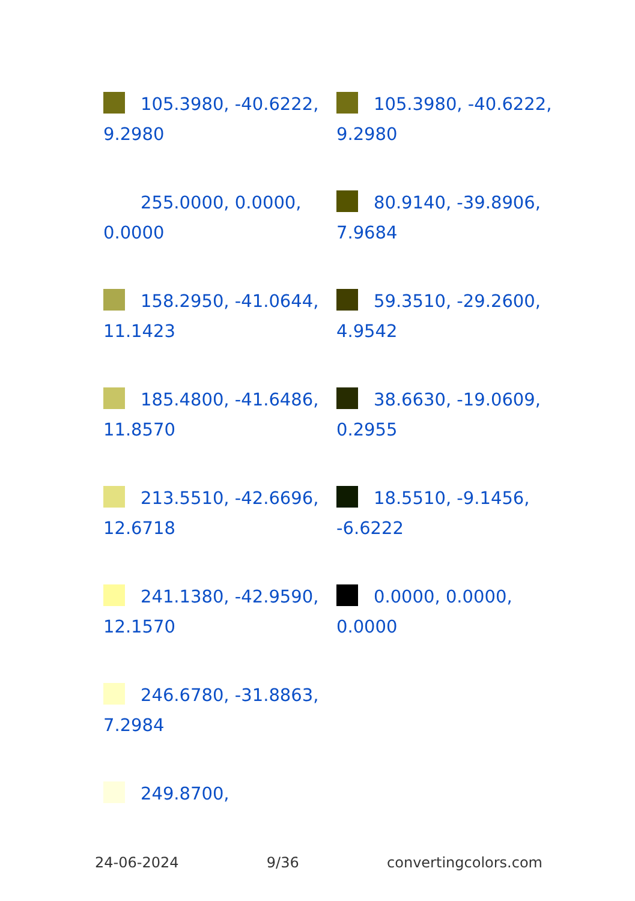105.3980, -40.6222, 9.2980
105.3980, -40.6222, 9.2980
255.0000, 0.0000, 0.0000
80.9140, -39.8906, 7.9684
158.2950, -41.0644, 11.1423
59.3510, -29.2600, 4.9542
185.4800, -41.6486, 11.8570
38.6630, -19.0609, 0.2955
213.5510, -42.6696, 12.6718
18.5510, -9.1456, -6.6222
241.1380, -42.9590, 12.1570
0.0000, 0.0000, 0.0000
246.6780, -31.8863, 7.2984
249.8700,
24-06-2024 9/36 convertingcolors.com